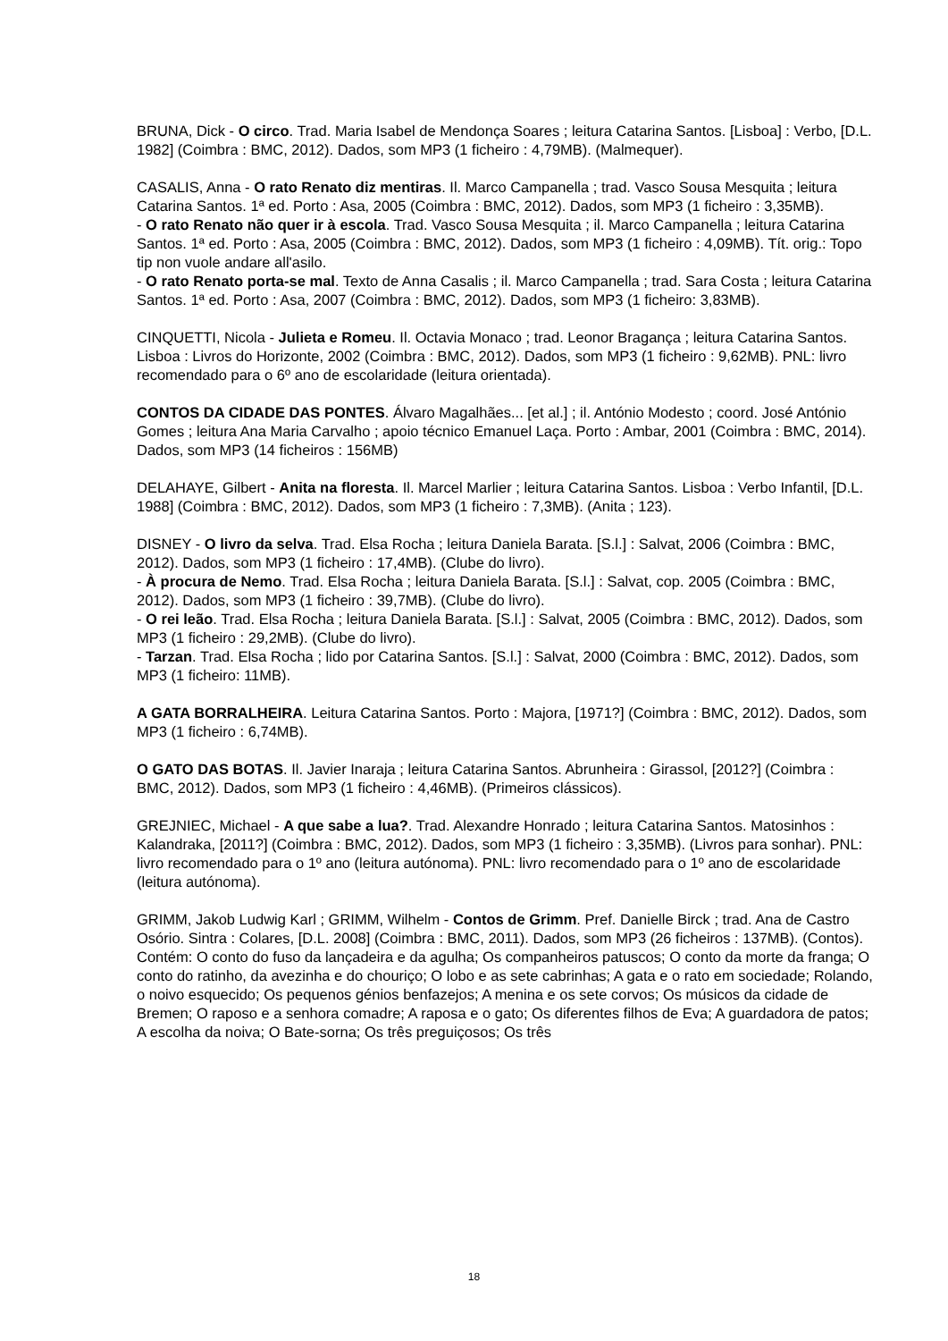BRUNA, Dick - O circo. Trad. Maria Isabel de Mendonça Soares ; leitura Catarina Santos. [Lisboa] : Verbo, [D.L. 1982] (Coimbra : BMC, 2012). Dados, som MP3 (1 ficheiro : 4,79MB). (Malmequer).
CASALIS, Anna - O rato Renato diz mentiras. Il. Marco Campanella ; trad. Vasco Sousa Mesquita ; leitura Catarina Santos. 1ª ed. Porto : Asa, 2005 (Coimbra : BMC, 2012). Dados, som MP3 (1 ficheiro : 3,35MB).
- O rato Renato não quer ir à escola. Trad. Vasco Sousa Mesquita ; il. Marco Campanella ; leitura Catarina Santos. 1ª ed. Porto : Asa, 2005 (Coimbra : BMC, 2012). Dados, som MP3 (1 ficheiro : 4,09MB). Tít. orig.: Topo tip non vuole andare all'asilo.
- O rato Renato porta-se mal. Texto de Anna Casalis ; il. Marco Campanella ; trad. Sara Costa ; leitura Catarina Santos. 1ª ed. Porto : Asa, 2007 (Coimbra : BMC, 2012). Dados, som MP3 (1 ficheiro: 3,83MB).
CINQUETTI, Nicola - Julieta e Romeu. Il. Octavia Monaco ; trad. Leonor Bragança ; leitura Catarina Santos. Lisboa : Livros do Horizonte, 2002 (Coimbra : BMC, 2012). Dados, som MP3 (1 ficheiro : 9,62MB). PNL: livro recomendado para o 6º ano de escolaridade (leitura orientada).
CONTOS DA CIDADE DAS PONTES. Álvaro Magalhães... [et al.] ; il. António Modesto ; coord. José António Gomes ; leitura Ana Maria Carvalho ; apoio técnico Emanuel Laça. Porto : Ambar, 2001 (Coimbra : BMC, 2014). Dados, som MP3 (14 ficheiros : 156MB)
DELAHAYE, Gilbert - Anita na floresta. Il. Marcel Marlier ; leitura Catarina Santos. Lisboa : Verbo Infantil, [D.L. 1988] (Coimbra : BMC, 2012). Dados, som MP3 (1 ficheiro : 7,3MB). (Anita ; 123).
DISNEY - O livro da selva. Trad. Elsa Rocha ; leitura Daniela Barata. [S.l.] : Salvat, 2006 (Coimbra : BMC, 2012). Dados, som MP3 (1 ficheiro : 17,4MB). (Clube do livro).
- À procura de Nemo. Trad. Elsa Rocha ; leitura Daniela Barata. [S.l.] : Salvat, cop. 2005 (Coimbra : BMC, 2012). Dados, som MP3 (1 ficheiro : 39,7MB). (Clube do livro).
- O rei leão. Trad. Elsa Rocha ; leitura Daniela Barata. [S.l.] : Salvat, 2005 (Coimbra : BMC, 2012). Dados, som MP3 (1 ficheiro : 29,2MB). (Clube do livro).
- Tarzan. Trad. Elsa Rocha ; lido por Catarina Santos. [S.l.] : Salvat, 2000 (Coimbra : BMC, 2012). Dados, som MP3 (1 ficheiro: 11MB).
A GATA BORRALHEIRA. Leitura Catarina Santos. Porto : Majora, [1971?] (Coimbra : BMC, 2012). Dados, som MP3 (1 ficheiro : 6,74MB).
O GATO DAS BOTAS. Il. Javier Inaraja ; leitura Catarina Santos. Abrunheira : Girassol, [2012?] (Coimbra : BMC, 2012). Dados, som MP3 (1 ficheiro : 4,46MB). (Primeiros clássicos).
GREJNIEC, Michael - A que sabe a lua?. Trad. Alexandre Honrado ; leitura Catarina Santos. Matosinhos : Kalandraka, [2011?] (Coimbra : BMC, 2012). Dados, som MP3 (1 ficheiro : 3,35MB). (Livros para sonhar). PNL: livro recomendado para o 1º ano (leitura autónoma). PNL: livro recomendado para o 1º ano de escolaridade (leitura autónoma).
GRIMM, Jakob Ludwig Karl ; GRIMM, Wilhelm - Contos de Grimm. Pref. Danielle Birck ; trad. Ana de Castro Osório. Sintra : Colares, [D.L. 2008] (Coimbra : BMC, 2011). Dados, som MP3 (26 ficheiros : 137MB). (Contos). Contém: O conto do fuso da lançadeira e da agulha; Os companheiros patuscos; O conto da morte da franga; O conto do ratinho, da avezinha e do chouriço; O lobo e as sete cabrinhas; A gata e o rato em sociedade; Rolando, o noivo esquecido; Os pequenos génios benfazejos; A menina e os sete corvos; Os músicos da cidade de Bremen; O raposo e a senhora comadre; A raposa e o gato; Os diferentes filhos de Eva; A guardadora de patos; A escolha da noiva; O Bate-sorna; Os três preguiçosos; Os três
18